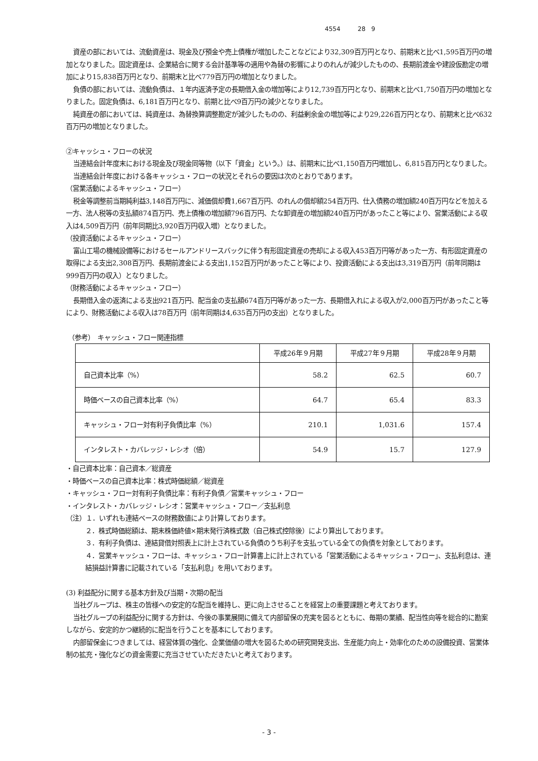4554 28 9
資産の部においては、流動資産は、現金及び預金や売上債権が増加したことなどにより32,309百万円となり、前期末と比べ1,595百万円の増加となりました。固定資産は、企業結合に関する会計基準等の適用や為替の影響によりのれんが減少したものの、長期前渡金や建設仮勘定の増加により15,838百万円となり、前期末と比べ779百万円の増加となりました。
負債の部においては、流動負債は、１年内返済予定の長期借入金の増加等により12,739百万円となり、前期末と比べ1,750百万円の増加となりました。固定負債は、6,181百万円となり、前期と比べ9百万円の減少となりました。
純資産の部においては、純資産は、為替換算調整勘定が減少したものの、利益剰余金の増加等により29,226百万円となり、前期末と比べ632百万円の増加となりました。
②キャッシュ・フローの状況
当連結会計年度末における現金及び現金同等物（以下「資金」という。）は、前期末に比べ1,150百万円増加し、6,815百万円となりました。
当連結会計年度における各キャッシュ・フローの状況とそれらの要因は次のとおりであります。
（営業活動によるキャッシュ・フロー）
税金等調整前当期純利益3,148百万円に、減価償却費1,667百万円、のれんの償却額254百万円、仕入債務の増加額240百万円などを加える一方、法人税等の支払額874百万円、売上債権の増加額796百万円、たな卸資産の増加額240百万円があったこと等により、営業活動による収入は4,509百万円（前年同期比3,920百万円収入増）となりました。
（投資活動によるキャッシュ・フロー）
富山工場の機械設備等におけるセールアンドリースバックに伴う有形固定資産の売却による収入453百万円等があった一方、有形固定資産の取得による支出2,308百万円、長期前渡金による支出1,152百万円があったこと等により、投資活動による支出は3,319百万円（前年同期は999百万円の収入）となりました。
（財務活動によるキャッシュ・フロー）
長期借入金の返済による支出921百万円、配当金の支払額674百万円等があった一方、長期借入れによる収入が2,000百万円があったこと等により、財務活動による収入は78百万円（前年同期は4,635百万円の支出）となりました。
（参考）　キャッシュ・フロー関連指標
| | 平成26年９月期 | 平成27年９月期 | 平成28年９月期 |
| 自己資本比率（%） | 58.2 | 62.5 | 60.7 |
| 時価ベースの自己資本比率（%） | 64.7 | 65.4 | 83.3 |
| キャッシュ・フロー対有利子負債比率（%） | 210.1 | 1,031.6 | 157.4 |
| インタレスト・カバレッジ・レシオ（倍） | 54.9 | 15.7 | 127.9 |
・自己資本比率：自己資本／総資産
・時価ベースの自己資本比率：株式時価総額／総資産
・キャッシュ・フロー対有利子負債比率：有利子負債／営業キャッシュ・フロー
・インタレスト・カバレッジ・レシオ：営業キャッシュ・フロー／支払利息
（注）１．いずれも連結ベースの財務数値により計算しております。
　２．株式時価総額は、期末株価終値×期末発行済株式数（自己株式控除後）により算出しております。
　３．有利子負債は、連結貸借対照表上に計上されている負債のうち利子を支払っている全ての負債を対象としております。
　４．営業キャッシュ・フローは、キャッシュ・フロー計算書上に計上されている「営業活動によるキャッシュ・フロー」、支払利息は、連結損益計算書に記載されている「支払利息」を用いております。
(3) 利益配分に関する基本方針及び当期・次期の配当
当社グループは、株主の皆様への安定的な配当を維持し、更に向上させることを経営上の重要課題と考えております。
当社グループの利益配分に関する方針は、今後の事業展開に備えて内部留保の充実を図るとともに、毎期の業績、配当性向等を総合的に勘案しながら、安定的かつ継続的に配当を行うことを基本にしております。
内部留保金につきましては、経営体質の強化、企業価値の増大を図るための研究開発支出、生産能力向上・効率化のための設備投資、営業体制の拡充・強化などの資金需要に充当させていただきたいと考えております。
- 3 -